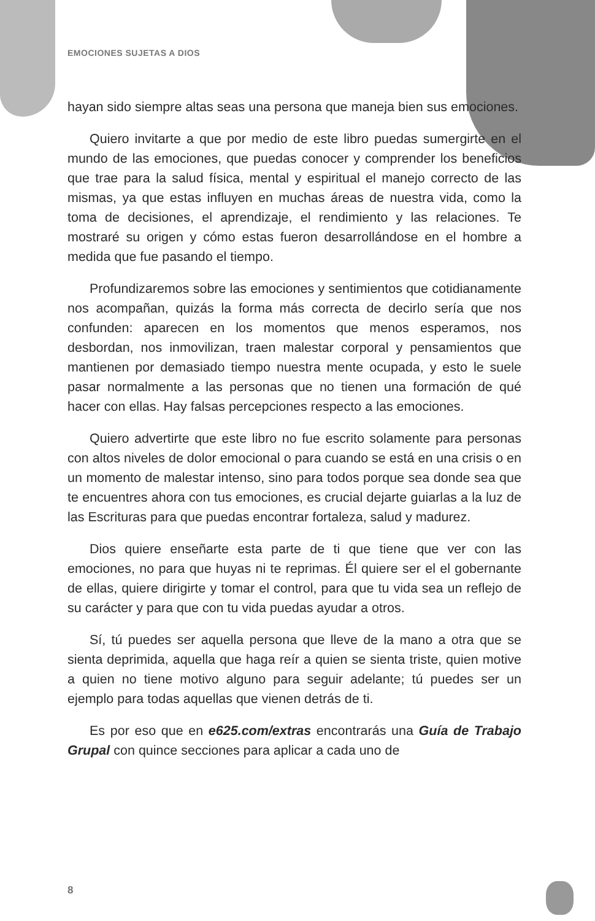EMOCIONES SUJETAS A DIOS
hayan sido siempre altas seas una persona que maneja bien sus emociones.
Quiero invitarte a que por medio de este libro puedas sumergirte en el mundo de las emociones, que puedas conocer y comprender los beneficios que trae para la salud física, mental y espiritual el manejo correcto de las mismas, ya que estas influyen en muchas áreas de nuestra vida, como la toma de decisiones, el aprendizaje, el rendimiento y las relaciones. Te mostraré su origen y cómo estas fueron desarrollándose en el hombre a medida que fue pasando el tiempo.
Profundizaremos sobre las emociones y sentimientos que cotidianamente nos acompañan, quizás la forma más correcta de decirlo sería que nos confunden: aparecen en los momentos que menos esperamos, nos desbordan, nos inmovilizan, traen malestar corporal y pensamientos que mantienen por demasiado tiempo nuestra mente ocupada, y esto le suele pasar normalmente a las personas que no tienen una formación de qué hacer con ellas. Hay falsas percepciones respecto a las emociones.
Quiero advertirte que este libro no fue escrito solamente para personas con altos niveles de dolor emocional o para cuando se está en una crisis o en un momento de malestar intenso, sino para todos porque sea donde sea que te encuentres ahora con tus emociones, es crucial dejarte guiarlas a la luz de las Escrituras para que puedas encontrar fortaleza, salud y madurez.
Dios quiere enseñarte esta parte de ti que tiene que ver con las emociones, no para que huyas ni te reprimas. Él quiere ser el el gobernante de ellas, quiere dirigirte y tomar el control, para que tu vida sea un reflejo de su carácter y para que con tu vida puedas ayudar a otros.
Sí, tú puedes ser aquella persona que lleve de la mano a otra que se sienta deprimida, aquella que haga reír a quien se sienta triste, quien motive a quien no tiene motivo alguno para seguir adelante; tú puedes ser un ejemplo para todas aquellas que vienen detrás de ti.
Es por eso que en e625.com/extras encontrarás una Guía de Trabajo Grupal con quince secciones para aplicar a cada uno de
8